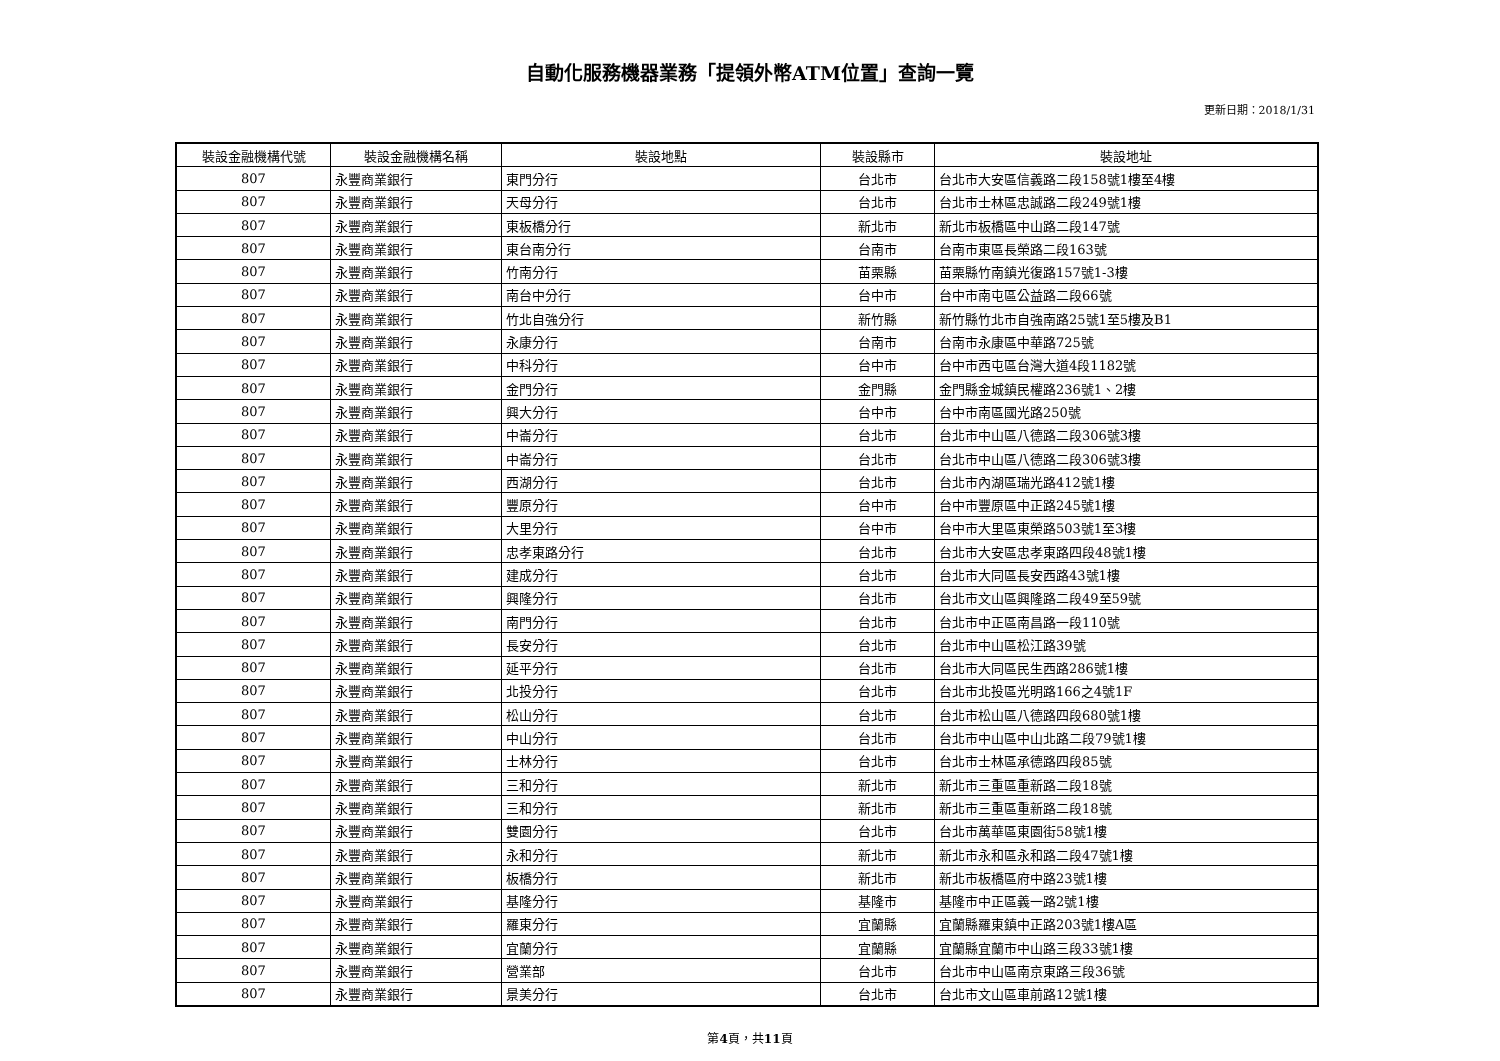自動化服務機器業務「提領外幣ATM位置」查詢一覽
更新日期：2018/1/31
| 裝設金融機構代號 | 裝設金融機構名稱 | 裝設地點 | 裝設縣市 | 裝設地址 |
| --- | --- | --- | --- | --- |
| 807 | 永豐商業銀行 | 東門分行 | 台北市 | 台北市大安區信義路二段158號1樓至4樓 |
| 807 | 永豐商業銀行 | 天母分行 | 台北市 | 台北市士林區忠誠路二段249號1樓 |
| 807 | 永豐商業銀行 | 東板橋分行 | 新北市 | 新北市板橋區中山路二段147號 |
| 807 | 永豐商業銀行 | 東台南分行 | 台南市 | 台南市東區長榮路二段163號 |
| 807 | 永豐商業銀行 | 竹南分行 | 苗栗縣 | 苗栗縣竹南鎮光復路157號1-3樓 |
| 807 | 永豐商業銀行 | 南台中分行 | 台中市 | 台中市南屯區公益路二段66號 |
| 807 | 永豐商業銀行 | 竹北自強分行 | 新竹縣 | 新竹縣竹北市自強南路25號1至5樓及B1 |
| 807 | 永豐商業銀行 | 永康分行 | 台南市 | 台南市永康區中華路725號 |
| 807 | 永豐商業銀行 | 中科分行 | 台中市 | 台中市西屯區台灣大道4段1182號 |
| 807 | 永豐商業銀行 | 金門分行 | 金門縣 | 金門縣金城鎮民權路236號1、2樓 |
| 807 | 永豐商業銀行 | 興大分行 | 台中市 | 台中市南區國光路250號 |
| 807 | 永豐商業銀行 | 中崙分行 | 台北市 | 台北市中山區八德路二段306號3樓 |
| 807 | 永豐商業銀行 | 中崙分行 | 台北市 | 台北市中山區八德路二段306號3樓 |
| 807 | 永豐商業銀行 | 西湖分行 | 台北市 | 台北市內湖區瑞光路412號1樓 |
| 807 | 永豐商業銀行 | 豐原分行 | 台中市 | 台中市豐原區中正路245號1樓 |
| 807 | 永豐商業銀行 | 大里分行 | 台中市 | 台中市大里區東榮路503號1至3樓 |
| 807 | 永豐商業銀行 | 忠孝東路分行 | 台北市 | 台北市大安區忠孝東路四段48號1樓 |
| 807 | 永豐商業銀行 | 建成分行 | 台北市 | 台北市大同區長安西路43號1樓 |
| 807 | 永豐商業銀行 | 興隆分行 | 台北市 | 台北市文山區興隆路二段49至59號 |
| 807 | 永豐商業銀行 | 南門分行 | 台北市 | 台北市中正區南昌路一段110號 |
| 807 | 永豐商業銀行 | 長安分行 | 台北市 | 台北市中山區松江路39號 |
| 807 | 永豐商業銀行 | 延平分行 | 台北市 | 台北市大同區民生西路286號1樓 |
| 807 | 永豐商業銀行 | 北投分行 | 台北市 | 台北市北投區光明路166之4號1F |
| 807 | 永豐商業銀行 | 松山分行 | 台北市 | 台北市松山區八德路四段680號1樓 |
| 807 | 永豐商業銀行 | 中山分行 | 台北市 | 台北市中山區中山北路二段79號1樓 |
| 807 | 永豐商業銀行 | 士林分行 | 台北市 | 台北市士林區承德路四段85號 |
| 807 | 永豐商業銀行 | 三和分行 | 新北市 | 新北市三重區重新路二段18號 |
| 807 | 永豐商業銀行 | 三和分行 | 新北市 | 新北市三重區重新路二段18號 |
| 807 | 永豐商業銀行 | 雙園分行 | 台北市 | 台北市萬華區東園街58號1樓 |
| 807 | 永豐商業銀行 | 永和分行 | 新北市 | 新北市永和區永和路二段47號1樓 |
| 807 | 永豐商業銀行 | 板橋分行 | 新北市 | 新北市板橋區府中路23號1樓 |
| 807 | 永豐商業銀行 | 基隆分行 | 基隆市 | 基隆市中正區義一路2號1樓 |
| 807 | 永豐商業銀行 | 羅東分行 | 宜蘭縣 | 宜蘭縣羅東鎮中正路203號1樓A區 |
| 807 | 永豐商業銀行 | 宜蘭分行 | 宜蘭縣 | 宜蘭縣宜蘭市中山路三段33號1樓 |
| 807 | 永豐商業銀行 | 營業部 | 台北市 | 台北市中山區南京東路三段36號 |
| 807 | 永豐商業銀行 | 景美分行 | 台北市 | 台北市文山區車前路12號1樓 |
第4頁，共11頁